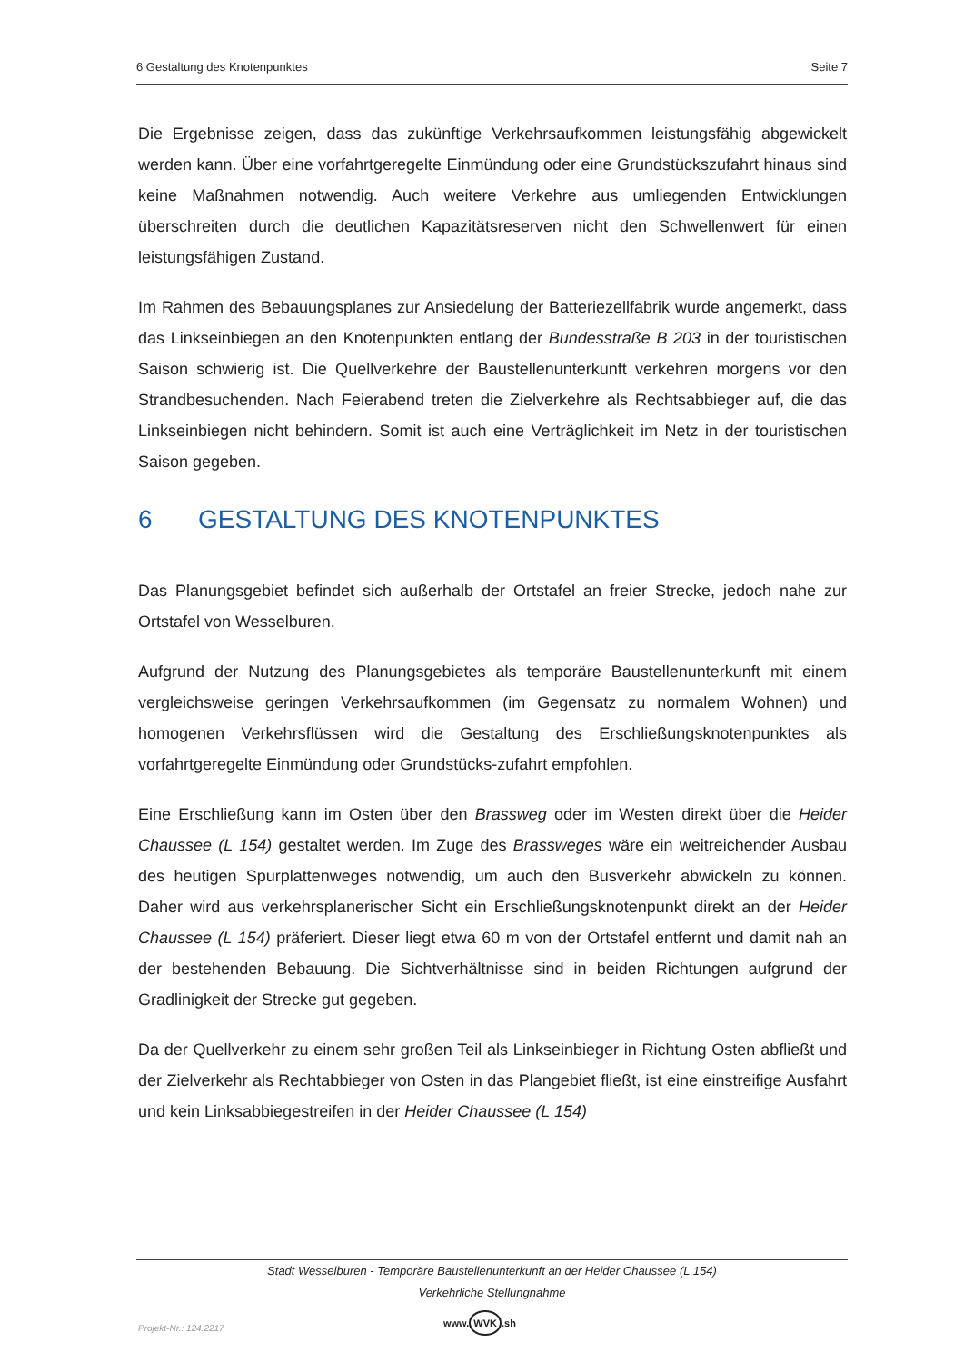6 Gestaltung des Knotenpunktes Seite 7
Die Ergebnisse zeigen, dass das zukünftige Verkehrsaufkommen leistungsfähig abgewickelt werden kann. Über eine vorfahrtgeregelte Einmündung oder eine Grundstückszufahrt hinaus sind keine Maßnahmen notwendig. Auch weitere Verkehre aus umliegenden Entwicklungen überschreiten durch die deutlichen Kapazitätsreserven nicht den Schwellenwert für einen leistungsfähigen Zustand.
Im Rahmen des Bebauungsplanes zur Ansiedelung der Batteriezellfabrik wurde angemerkt, dass das Linkseinbiegen an den Knotenpunkten entlang der Bundesstraße B 203 in der touristischen Saison schwierig ist. Die Quellverkehre der Baustellenunterkunft verkehren morgens vor den Strandbesuchenden. Nach Feierabend treten die Zielverkehre als Rechtsabbieger auf, die das Linkseinbiegen nicht behindern. Somit ist auch eine Verträglichkeit im Netz in der touristischen Saison gegeben.
6 GESTALTUNG DES KNOTENPUNKTES
Das Planungsgebiet befindet sich außerhalb der Ortstafel an freier Strecke, jedoch nahe zur Ortstafel von Wesselburen.
Aufgrund der Nutzung des Planungsgebietes als temporäre Baustellenunterkunft mit einem vergleichsweise geringen Verkehrsaufkommen (im Gegensatz zu normalem Wohnen) und homogenen Verkehrsflüssen wird die Gestaltung des Erschließungsknotenpunktes als vorfahrtgeregelte Einmündung oder Grundstücks-zufahrt empfohlen.
Eine Erschließung kann im Osten über den Brassweg oder im Westen direkt über die Heider Chaussee (L 154) gestaltet werden. Im Zuge des Brassweges wäre ein weitreichender Ausbau des heutigen Spurplattenweges notwendig, um auch den Busverkehr abwickeln zu können. Daher wird aus verkehrsplanerischer Sicht ein Erschließungsknotenpunkt direkt an der Heider Chaussee (L 154) präferiert. Dieser liegt etwa 60 m von der Ortstafel entfernt und damit nah an der bestehenden Bebauung. Die Sichtverhältnisse sind in beiden Richtungen aufgrund der Gradlinigkeit der Strecke gut gegeben.
Da der Quellverkehr zu einem sehr großen Teil als Linkseinbieger in Richtung Osten abfließt und der Zielverkehr als Rechtabbieger von Osten in das Plangebiet fließt, ist eine einstreifige Ausfahrt und kein Linksabbiegestreifen in der Heider Chaussee (L 154)
Stadt Wesselburen - Temporäre Baustellenunterkunft an der Heider Chaussee (L 154)
Verkehrliche Stellungnahme
Projekt-Nr.: 124.2217 www. WVK.sh